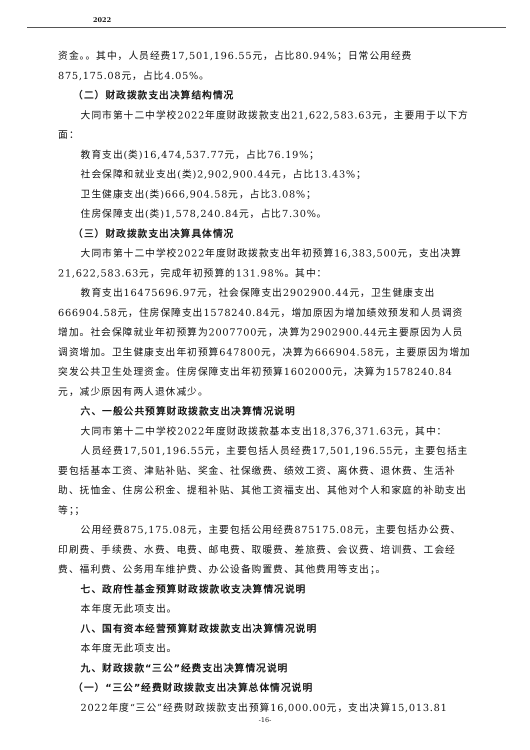2022
资金。。其中，人员经费17,501,196.55元，占比80.94%；日常公用经费875,175.08元，占比4.05%。
（二）财政拨款支出决算结构情况
大同市第十二中学校2022年度财政拨款支出21,622,583.63元，主要用于以下方面：
教育支出(类)16,474,537.77元，占比76.19%；
社会保障和就业支出(类)2,902,900.44元，占比13.43%；
卫生健康支出(类)666,904.58元，占比3.08%；
住房保障支出(类)1,578,240.84元，占比7.30%。
（三）财政拨款支出决算具体情况
大同市第十二中学校2022年度财政拨款支出年初预算16,383,500元，支出决算21,622,583.63元，完成年初预算的131.98%。其中：
教育支出16475696.97元，社会保障支出2902900.44元，卫生健康支出666904.58元，住房保障支出1578240.84元，增加原因为增加绩效预发和人员调资增加。社会保障就业年初预算为2007700元，决算为2902900.44元主要原因为人员调资增加。卫生健康支出年初预算647800元，决算为666904.58元，主要原因为增加突发公共卫生处理资金。住房保障支出年初预算1602000元，决算为1578240.84元，减少原因有两人退休减少。
六、一般公共预算财政拨款支出决算情况说明
大同市第十二中学校2022年度财政拨款基本支出18,376,371.63元，其中：
人员经费17,501,196.55元，主要包括人员经费17,501,196.55元，主要包括主要包括基本工资、津贴补贴、奖金、社保缴费、绩效工资、离休费、退休费、生活补助、抚恤金、住房公积金、提租补贴、其他工资福支出、其他对个人和家庭的补助支出等；；
公用经费875,175.08元，主要包括公用经费875175.08元，主要包括办公费、印刷费、手续费、水费、电费、邮电费、取暖费、差旅费、会议费、培训费、工会经费、福利费、公务用车维护费、办公设备购置费、其他费用等支出；。
七、政府性基金预算财政拨款收支决算情况说明
本年度无此项支出。
八、国有资本经营预算财政拨款支出决算情况说明
本年度无此项支出。
九、财政拨款“三公”经费支出决算情况说明
（一）“三公”经费财政拨款支出决算总体情况说明
2022年度“三公”经费财政拨款支出预算16,000.00元，支出决算15,013.81
-16-